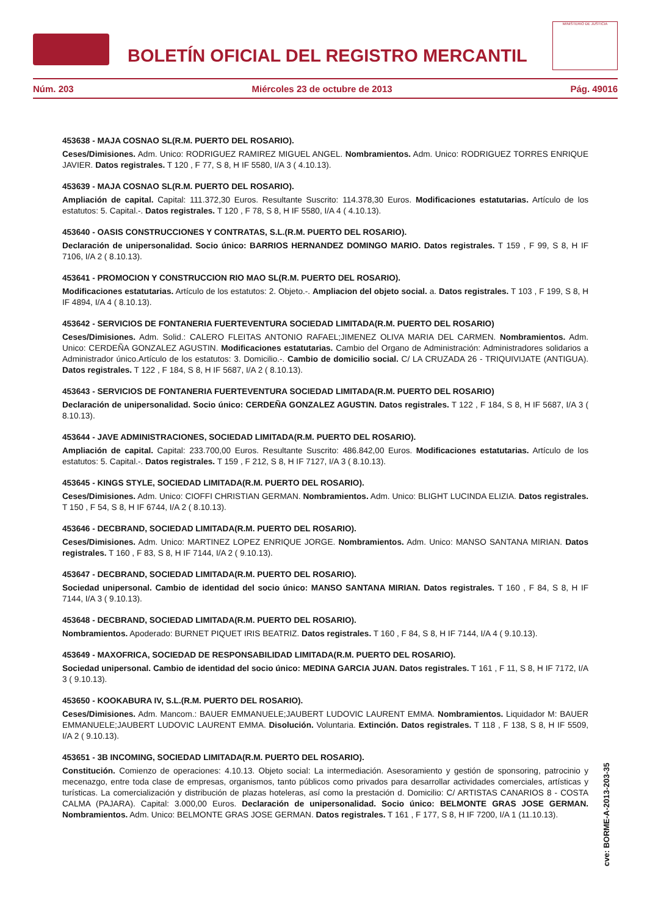BOLETÍN OFICIAL DEL REGISTRO MERCANTIL
MINISTERIO DE JUSTICIA
Núm. 203 Miércoles 23 de octubre de 2013 Pág. 49016
453638 - MAJA COSNAO SL(R.M. PUERTO DEL ROSARIO).
Ceses/Dimisiones. Adm. Unico: RODRIGUEZ RAMIREZ MIGUEL ANGEL. Nombramientos. Adm. Unico: RODRIGUEZ TORRES ENRIQUE JAVIER. Datos registrales. T 120 , F 77, S 8, H IF 5580, I/A 3 ( 4.10.13).
453639 - MAJA COSNAO SL(R.M. PUERTO DEL ROSARIO).
Ampliación de capital. Capital: 111.372,30 Euros. Resultante Suscrito: 114.378,30 Euros. Modificaciones estatutarias. Artículo de los estatutos: 5. Capital.-. Datos registrales. T 120 , F 78, S 8, H IF 5580, I/A 4 ( 4.10.13).
453640 - OASIS CONSTRUCCIONES Y CONTRATAS, S.L.(R.M. PUERTO DEL ROSARIO).
Declaración de unipersonalidad. Socio único: BARRIOS HERNANDEZ DOMINGO MARIO. Datos registrales. T 159 , F 99, S 8, H IF 7106, I/A 2 ( 8.10.13).
453641 - PROMOCION Y CONSTRUCCION RIO MAO SL(R.M. PUERTO DEL ROSARIO).
Modificaciones estatutarias. Artículo de los estatutos: 2. Objeto.-. Ampliacion del objeto social. a. Datos registrales. T 103 , F 199, S 8, H IF 4894, I/A 4 ( 8.10.13).
453642 - SERVICIOS DE FONTANERIA FUERTEVENTURA SOCIEDAD LIMITADA(R.M. PUERTO DEL ROSARIO)
Ceses/Dimisiones. Adm. Solid.: CALERO FLEITAS ANTONIO RAFAEL;JIMENEZ OLIVA MARIA DEL CARMEN. Nombramientos. Adm. Unico: CERDEÑA GONZALEZ AGUSTIN. Modificaciones estatutarias. Cambio del Organo de Administración: Administradores solidarios a Administrador único.Artículo de los estatutos: 3. Domicilio.-. Cambio de domicilio social. C/ LA CRUZADA 26 - TRIQUIVIJATE (ANTIGUA). Datos registrales. T 122 , F 184, S 8, H IF 5687, I/A 2 ( 8.10.13).
453643 - SERVICIOS DE FONTANERIA FUERTEVENTURA SOCIEDAD LIMITADA(R.M. PUERTO DEL ROSARIO)
Declaración de unipersonalidad. Socio único: CERDEÑA GONZALEZ AGUSTIN. Datos registrales. T 122 , F 184, S 8, H IF 5687, I/A 3 ( 8.10.13).
453644 - JAVE ADMINISTRACIONES, SOCIEDAD LIMITADA(R.M. PUERTO DEL ROSARIO).
Ampliación de capital. Capital: 233.700,00 Euros. Resultante Suscrito: 486.842,00 Euros. Modificaciones estatutarias. Artículo de los estatutos: 5. Capital.-. Datos registrales. T 159 , F 212, S 8, H IF 7127, I/A 3 ( 8.10.13).
453645 - KINGS STYLE, SOCIEDAD LIMITADA(R.M. PUERTO DEL ROSARIO).
Ceses/Dimisiones. Adm. Unico: CIOFFI CHRISTIAN GERMAN. Nombramientos. Adm. Unico: BLIGHT LUCINDA ELIZIA. Datos registrales. T 150 , F 54, S 8, H IF 6744, I/A 2 ( 8.10.13).
453646 - DECBRAND, SOCIEDAD LIMITADA(R.M. PUERTO DEL ROSARIO).
Ceses/Dimisiones. Adm. Unico: MARTINEZ LOPEZ ENRIQUE JORGE. Nombramientos. Adm. Unico: MANSO SANTANA MIRIAN. Datos registrales. T 160 , F 83, S 8, H IF 7144, I/A 2 ( 9.10.13).
453647 - DECBRAND, SOCIEDAD LIMITADA(R.M. PUERTO DEL ROSARIO).
Sociedad unipersonal. Cambio de identidad del socio único: MANSO SANTANA MIRIAN. Datos registrales. T 160 , F 84, S 8, H IF 7144, I/A 3 ( 9.10.13).
453648 - DECBRAND, SOCIEDAD LIMITADA(R.M. PUERTO DEL ROSARIO).
Nombramientos. Apoderado: BURNET PIQUET IRIS BEATRIZ. Datos registrales. T 160 , F 84, S 8, H IF 7144, I/A 4 ( 9.10.13).
453649 - MAXOFRICA, SOCIEDAD DE RESPONSABILIDAD LIMITADA(R.M. PUERTO DEL ROSARIO).
Sociedad unipersonal. Cambio de identidad del socio único: MEDINA GARCIA JUAN. Datos registrales. T 161 , F 11, S 8, H IF 7172, I/A 3 ( 9.10.13).
453650 - KOOKABURA IV, S.L.(R.M. PUERTO DEL ROSARIO).
Ceses/Dimisiones. Adm. Mancom.: BAUER EMMANUELE;JAUBERT LUDOVIC LAURENT EMMA. Nombramientos. Liquidador M: BAUER EMMANUELE;JAUBERT LUDOVIC LAURENT EMMA. Disolución. Voluntaria. Extinción. Datos registrales. T 118 , F 138, S 8, H IF 5509, I/A 2 ( 9.10.13).
453651 - 3B INCOMING, SOCIEDAD LIMITADA(R.M. PUERTO DEL ROSARIO).
Constitución. Comienzo de operaciones: 4.10.13. Objeto social: La intermediación. Asesoramiento y gestión de sponsoring, patrocinio y mecenazgo, entre toda clase de empresas, organismos, tanto públicos como privados para desarrollar actividades comerciales, artísticas y turísticas. La comercialización y distribución de plazas hoteleras, así como la prestación d. Domicilio: C/ ARTISTAS CANARIOS 8 - COSTA CALMA (PAJARA). Capital: 3.000,00 Euros. Declaración de unipersonalidad. Socio único: BELMONTE GRAS JOSE GERMAN. Nombramientos. Adm. Unico: BELMONTE GRAS JOSE GERMAN. Datos registrales. T 161 , F 177, S 8, H IF 7200, I/A 1 (11.10.13).
cve: BORME-A-2013-203-35